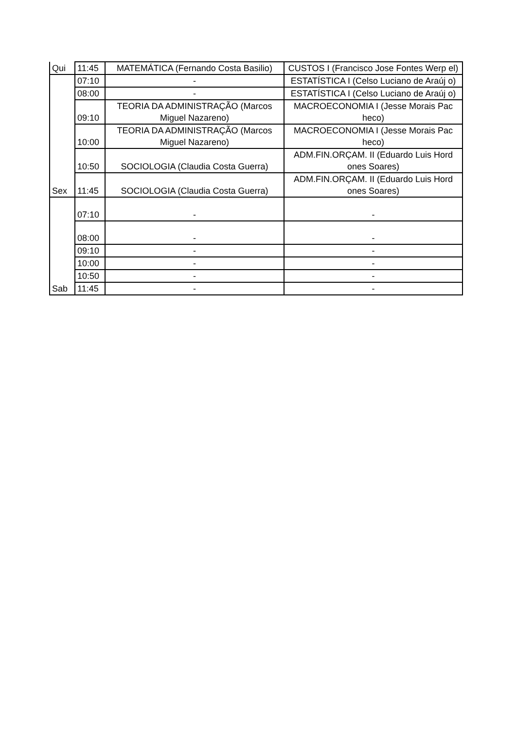| Qui | 11:45 | MATEMÁTICA (Fernando Costa Basilio) | CUSTOS I (Francisco Jose Fontes Werp el) |
| | 07:10 | - | ESTATÍSTICA I (Celso Luciano de Araúj o) |
| | 08:00 | - | ESTATÍSTICA I (Celso Luciano de Araúj o) |
| | 09:10 | TEORIA DA ADMINISTRAÇÃO (Marcos Miguel Nazareno) | MACROECONOMIA I (Jesse Morais Pac heco) |
| | 10:00 | TEORIA DA ADMINISTRAÇÃO (Marcos Miguel Nazareno) | MACROECONOMIA I (Jesse Morais Pac heco) |
| | 10:50 | SOCIOLOGIA (Claudia Costa Guerra) | ADM.FIN.ORÇAM. II (Eduardo Luis Hord ones Soares) |
| Sex | 11:45 | SOCIOLOGIA (Claudia Costa Guerra) | ADM.FIN.ORÇAM. II (Eduardo Luis Hord ones Soares) |
| | 07:10 | - | - |
| | 08:00 | - | - |
| | 09:10 | - | - |
| | 10:00 | - | - |
| | 10:50 | - | - |
| Sab | 11:45 | - | - |